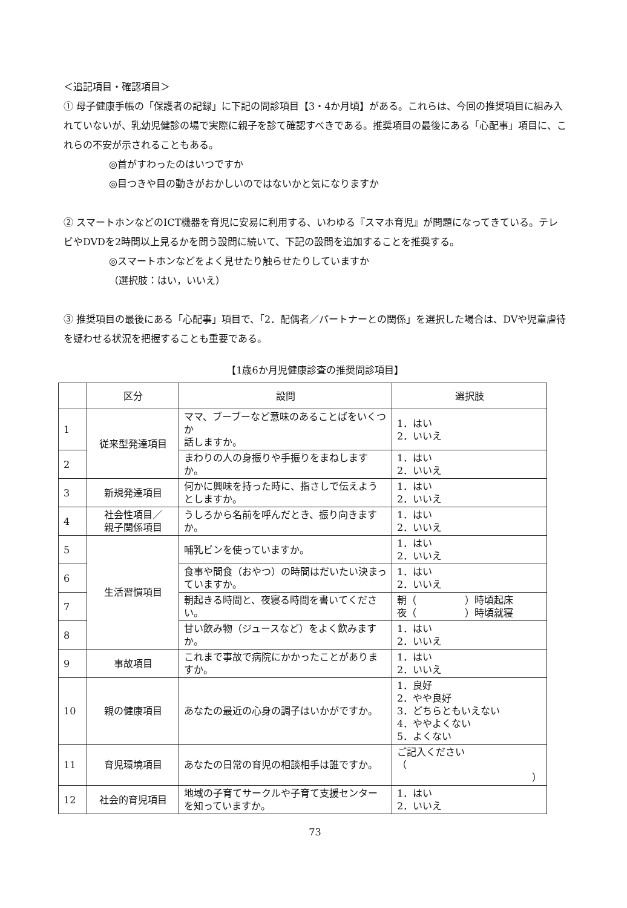＜追記項目・確認項目＞
① 母子健康手帳の「保護者の記録」に下記の問診項目【3・4か月頃】がある。これらは、今回の推奨項目に組み入れていないが、乳幼児健診の場で実際に親子を診て確認すべきである。推奨項目の最後にある「心配事」項目に、これらの不安が示されることもある。
◎首がすわったのはいつですか
◎目つきや目の動きがおかしいのではないかと気になりますか
② スマートホンなどのICT機器を育児に安易に利用する、いわゆる『スマホ育児』が問題になってきている。テレビやDVDを2時間以上見るかを問う設問に続いて、下記の設問を追加することを推奨する。
◎スマートホンなどをよく見せたり触らせたりしていますか
（選択肢：はい，いいえ）
③ 推奨項目の最後にある「心配事」項目で、「2．配偶者／パートナーとの関係」を選択した場合は、DVや児童虐待を疑わせる状況を把握することも重要である。
【1歳6か月児健康診査の推奨問診項目】
| | 区分 | 設問 | 選択肢 |
| --- | --- | --- | --- |
| 1 | 従来型発達項目 | ママ、ブーブーなど意味のあることばをいくつか 話しますか。 | 1．はい 2．いいえ |
| 2 | | まわりの人の身振りや手振りをまねしますか。 | 1．はい 2．いいえ |
| 3 | 新規発達項目 | 何かに興味を持った時に、指さしで伝えようとしますか。 | 1．はい 2．いいえ |
| 4 | 社会性項目／ 親子関係項目 | うしろから名前を呼んだとき、振り向きますか。 | 1．はい 2．いいえ |
| 5 | 生活習慣項目 | 哺乳ビンを使っていますか。 | 1．はい 2．いいえ |
| 6 | | 食事や間食（おやつ）の時間はだいたい決まっていますか。 | 1．はい 2．いいえ |
| 7 | | 朝起きる時間と、夜寝る時間を書いてください。 | 朝（ ）時頃起床 夜（ ）時頃就寝 |
| 8 | | 甘い飲み物（ジュースなど）をよく飲みますか。 | 1．はい 2．いいえ |
| 9 | 事故項目 | これまで事故で病院にかかったことがありますか。 | 1．はい 2．いいえ |
| 10 | 親の健康項目 | あなたの最近の心身の調子はいかがですか。 | 1．良好 2．やや良好 3．どちらともいえない 4．ややよくない 5．よくない |
| 11 | 育児環境項目 | あなたの日常の育児の相談相手は誰ですか。 | ご記入ください （ ） |
| 12 | 社会的育児項目 | 地域の子育てサークルや子育て支援センターを知っていますか。 | 1．はい 2．いいえ |
73